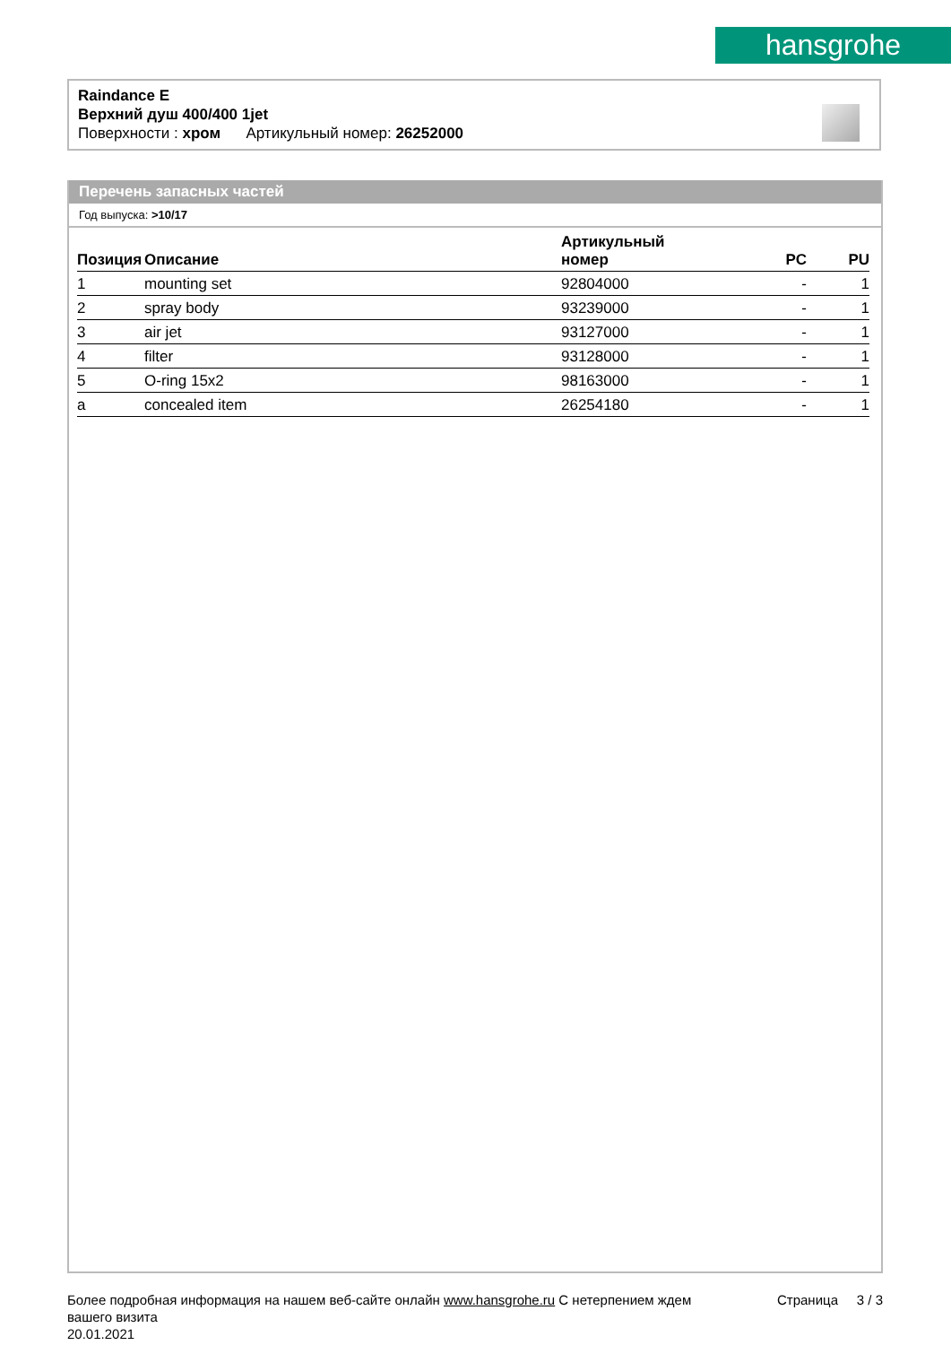hansgrohe
Raindance E
Верхний душ 400/400 1jet
Поверхности : хром Артикульный номер: 26252000
Перечень запасных частей
Год выпуска: >10/17
| Позиция | Описание | Артикульный номер | PC | PU |
| --- | --- | --- | --- | --- |
| 1 | mounting set | 92804000 | - | 1 |
| 2 | spray body | 93239000 | - | 1 |
| 3 | air jet | 93127000 | - | 1 |
| 4 | filter | 93128000 | - | 1 |
| 5 | O-ring 15x2 | 98163000 | - | 1 |
| a | concealed item | 26254180 | - | 1 |
Более подробная информация на нашем веб-сайте онлайн www.hansgrohe.ru С нетерпением ждем Страница 3 / 3
вашего визита
20.01.2021